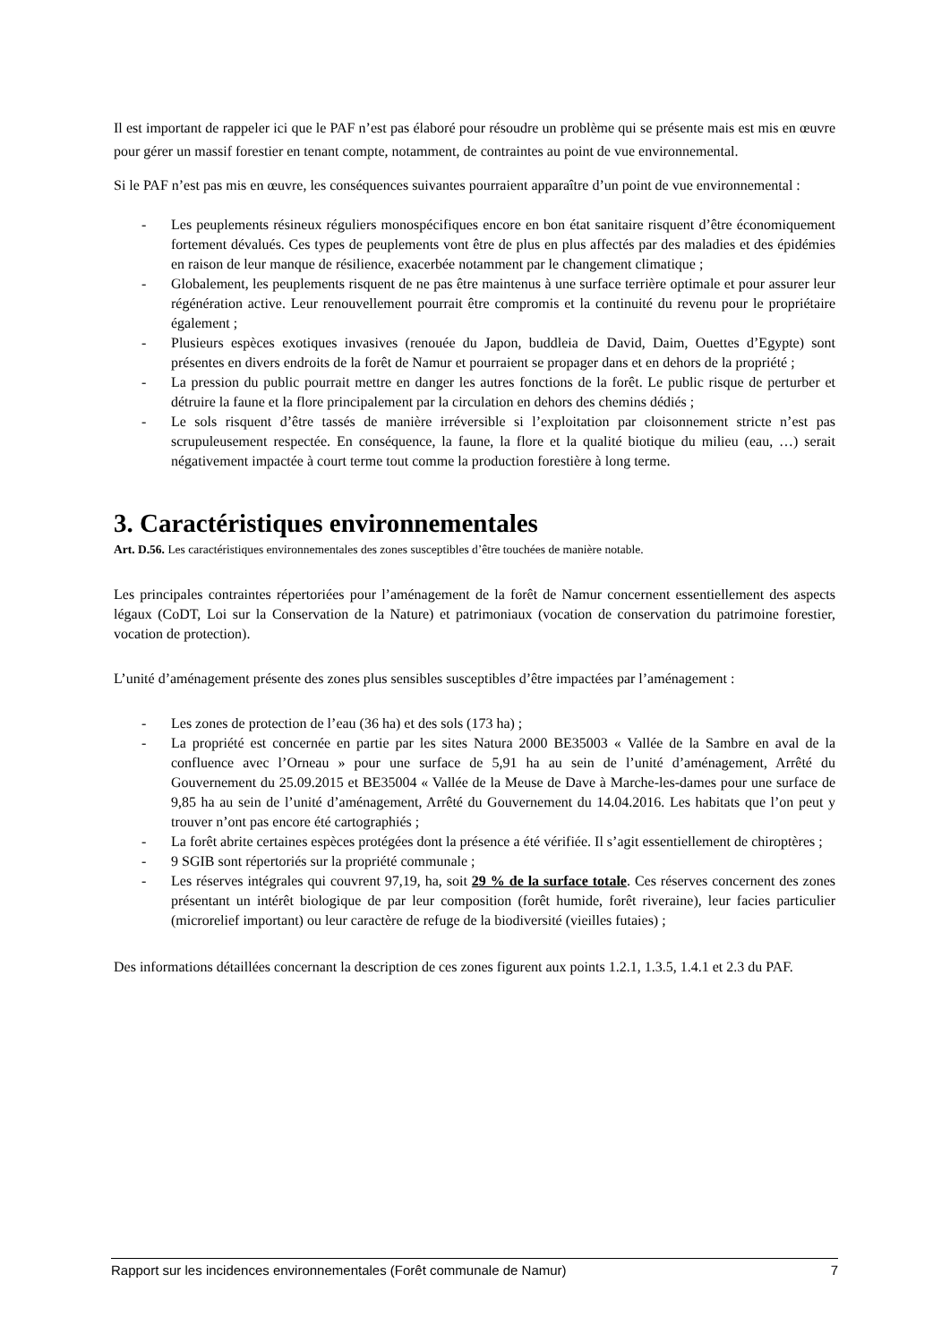Il est important de rappeler ici que le PAF n’est pas élaboré pour résoudre un problème qui se présente mais est mis en œuvre pour gérer un massif forestier en tenant compte, notamment, de contraintes au point de vue environnemental.
Si le PAF n’est pas mis en œuvre, les conséquences suivantes pourraient apparaître d’un point de vue environnemental :
- Les peuplements résineux réguliers monospécifiques encore en bon état sanitaire risquent d’être économiquement fortement dévalués. Ces types de peuplements vont être de plus en plus affectés par des maladies et des épidémies en raison de leur manque de résilience, exacerbée notamment par le changement climatique ;
- Globalement, les peuplements risquent de ne pas être maintenus à une surface terrière optimale et pour assurer leur régénération active. Leur renouvellement pourrait être compromis et la continuité du revenu pour le propriétaire également ;
- Plusieurs espèces exotiques invasives (renouée du Japon, buddleia de David, Daim, Ouettes d’Egypte) sont présentes en divers endroits de la forêt de Namur et pourraient se propager dans et en dehors de la propriété ;
- La pression du public pourrait mettre en danger les autres fonctions de la forêt. Le public risque de perturber et détruire la faune et la flore principalement par la circulation en dehors des chemins dédiés ;
- Le sols risquent d’être tassés de manière irréversible si l’exploitation par cloisonnement stricte n’est pas scrupuleusement respectée. En conséquence, la faune, la flore et la qualité biotique du milieu (eau, …) serait négativement impactée à court terme tout comme la production forestière à long terme.
3. Caractéristiques environnementales
Art. D.56. Les caractéristiques environnementales des zones susceptibles d’être touchées de manière notable.
Les principales contraintes répertoriées pour l’aménagement de la forêt de Namur concernent essentiellement des aspects légaux (CoDT, Loi sur la Conservation de la Nature) et patrimoniaux (vocation de conservation du patrimoine forestier, vocation de protection).
L’unité d’aménagement présente des zones plus sensibles susceptibles d’être impactées par l’aménagement :
- Les zones de protection de l’eau (36 ha) et des sols (173 ha) ;
- La propriété est concernée en partie par les sites Natura 2000 BE35003 « Vallée de la Sambre en aval de la confluence avec l’Orneau » pour une surface de 5,91 ha au sein de l’unité d’aménagement, Arrêté du Gouvernement du 25.09.2015 et BE35004 « Vallée de la Meuse de Dave à Marche-les-dames pour une surface de 9,85 ha au sein de l’unité d’aménagement, Arrêté du Gouvernement du 14.04.2016. Les habitats que l’on peut y trouver n’ont pas encore été cartographiés ;
- La forêt abrite certaines espèces protégées dont la présence a été vérifiée. Il s’agit essentiellement de chiroptères ;
- 9 SGIB sont répertoriés sur la propriété communale ;
- Les réserves intégrales qui couvrent 97,19, ha, soit 29 % de la surface totale. Ces réserves concernent des zones présentant un intérêt biologique de par leur composition (forêt humide, forêt riveraine), leur facies particulier (microrelief important) ou leur caractère de refuge de la biodiversité (vieilles futaies) ;
Des informations détaillées concernant la description de ces zones figurent aux points 1.2.1, 1.3.5, 1.4.1 et 2.3 du PAF.
Rapport sur les incidences environnementales (Forêt communale de Namur) 7